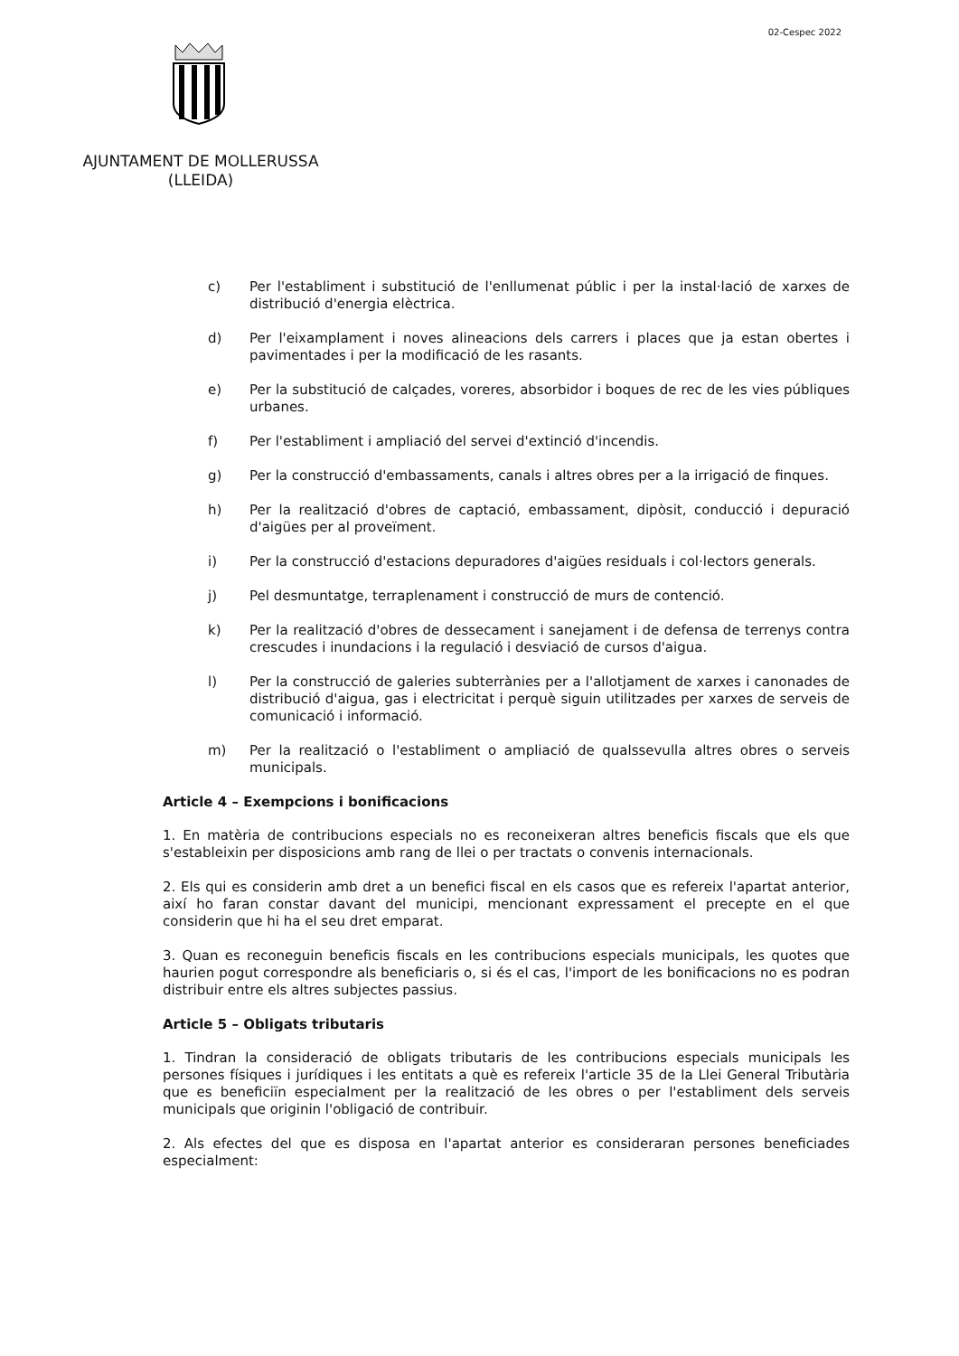02-Cespec 2022
AJUNTAMENT DE MOLLERUSSA
(LLEIDA)
c) Per l'establiment i substitució de l'enllumenat públic i per la instal·lació de xarxes de distribució d'energia elèctrica.
d) Per l'eixamplament i noves alineacions dels carrers i places que ja estan obertes i pavimentades i per la modificació de les rasants.
e) Per la substitució de calçades, voreres, absorbidor i boques de rec de les vies públiques urbanes.
f) Per l'establiment i ampliació del servei d'extinció d'incendis.
g) Per la construcció d'embassaments, canals i altres obres per a la irrigació de finques.
h) Per la realització d'obres de captació, embassament, dipòsit, conducció i depuració d'aigües per al proveïment.
i) Per la construcció d'estacions depuradores d'aigües residuals i col·lectors generals.
j) Pel desmuntatge, terraplenament i construcció de murs de contenció.
k) Per la realització d'obres de dessecament i sanejament i de defensa de terrenys contra crescudes i inundacions i la regulació i desviació de cursos d'aigua.
l) Per la construcció de galeries subterrànies per a l'allotjament de xarxes i canonades de distribució d'aigua, gas i electricitat i perquè siguin utilitzades per xarxes de serveis de comunicació i informació.
m) Per la realització o l'establiment o ampliació de qualssevulla altres obres o serveis municipals.
Article 4 – Exempcions i bonificacions
1. En matèria de contribucions especials no es reconeixeran altres beneficis fiscals que els que s'estableixin per disposicions amb rang de llei o per tractats o convenis internacionals.
2. Els qui es considerin amb dret a un benefici fiscal en els casos que es refereix l'apartat anterior, així ho faran constar davant del municipi, mencionant expressament el precepte en el que considerin que hi ha el seu dret emparat.
3. Quan es reconeguin beneficis fiscals en les contribucions especials municipals, les quotes que haurien pogut correspondre als beneficiaris o, si és el cas, l'import de les bonificacions no es podran distribuir entre els altres subjectes passius.
Article 5 – Obligats tributaris
1. Tindran la consideració de obligats tributaris de les contribucions especials municipals les persones físiques i jurídiques i les entitats a què es refereix l'article 35 de la Llei General Tributària que es beneficiïn especialment per la realització de les obres o per l'establiment dels serveis municipals que originin l'obligació de contribuir.
2. Als efectes del que es disposa en l'apartat anterior es consideraran persones beneficiades especialment: